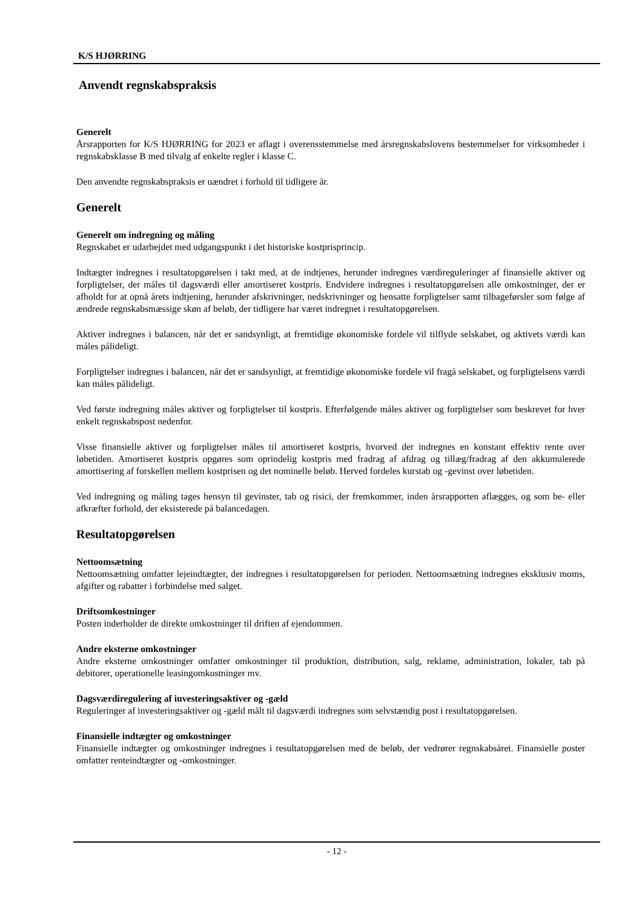K/S HJØRRING
Anvendt regnskabspraksis
Generelt
Årsrapporten for K/S HJØRRING for 2023 er aflagt i overensstemmelse med årsregnskabslovens bestemmelser for virksomheder i regnskabsklasse B med tilvalg af enkelte regler i klasse C.
Den anvendte regnskabspraksis er uændret i forhold til tidligere år.
Generelt
Generelt om indregning og måling
Regnskabet er udarbejdet med udgangspunkt i det historiske kostprisprincip.
Indtægter indregnes i resultatopgørelsen i takt med, at de indtjenes, herunder indregnes værdireguleringer af finansielle aktiver og forpligtelser, der måles til dagsværdi eller amortiseret kostpris. Endvidere indregnes i resultatopgørelsen alle omkostninger, der er afholdt for at opnå årets indtjening, herunder afskrivninger, nedskrivninger og hensatte forpligtelser samt tilbageførsler som følge af ændrede regnskabsmæssige skøn af beløb, der tidligere har været indregnet i resultatopgørelsen.
Aktiver indregnes i balancen, når det er sandsynligt, at fremtidige økonomiske fordele vil tilflyde selskabet, og aktivets værdi kan måles pålideligt.
Forpligtelser indregnes i balancen, når det er sandsynligt, at fremtidige økonomiske fordele vil fragå selskabet, og forpligtelsens værdi kan måles pålideligt.
Ved første indregning måles aktiver og forpligtelser til kostpris. Efterfølgende måles aktiver og forpligtelser som beskrevet for hver enkelt regnskabspost nedenfor.
Visse finansielle aktiver og forpligtelser måles til amortiseret kostpris, hvorved der indregnes en konstant effektiv rente over løbetiden. Amortiseret kostpris opgøres som oprindelig kostpris med fradrag af afdrag og tillæg/fradrag af den akkumulerede amortisering af forskellen mellem kostprisen og det nominelle beløb. Herved fordeles kurstab og -gevinst over løbetiden.
Ved indregning og måling tages hensyn til gevinster, tab og risici, der fremkommer, inden årsrapporten aflægges, og som be- eller afkræfter forhold, der eksisterede på balancedagen.
Resultatopgørelsen
Nettoomsætning
Nettoomsætning omfatter lejeindtægter, der indregnes i resultatopgørelsen for perioden. Nettoomsætning indregnes eksklusiv moms, afgifter og rabatter i forbindelse med salget.
Driftsomkostninger
Posten inderholder de direkte omkostninger til driften af ejendommen.
Andre eksterne omkostninger
Andre eksterne omkostninger omfatter omkostninger til produktion, distribution, salg, reklame, administration, lokaler, tab på debitorer, operationelle leasingomkostninger mv.
Dagsværdiregulering af investeringsaktiver og -gæld
Reguleringer af investeringsaktiver og -gæld målt til dagsværdi indregnes som selvstændig post i resultatopgørelsen.
Finansielle indtægter og omkostninger
Finansielle indtægter og omkostninger indregnes i resultatopgørelsen med de beløb, der vedrører regnskabsåret. Finansielle poster omfatter renteindtægter og -omkostninger.
- 12 -